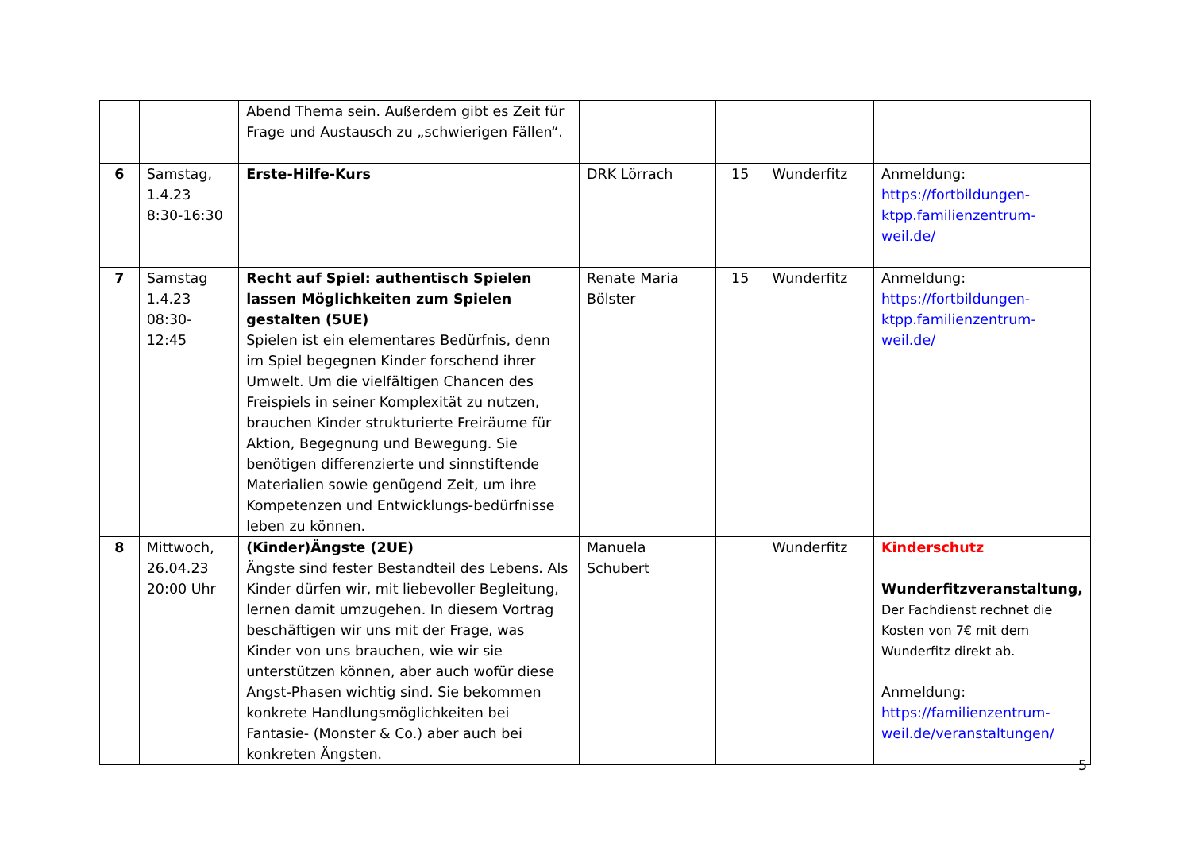| | | Abend Thema sein. Außerdem gibt es Zeit für Frage und Austausch zu „schwierigen Fällen“. | | | | |
| 6 | Samstag, 1.4.23 8:30-16:30 | Erste-Hilfe-Kurs | DRK Lörrach | 15 | Wunderfitz | Anmeldung: https://fortbildungen-ktpp.familienzentrum-weil.de/ |
| 7 | Samstag 1.4.23 08:30-12:45 | Recht auf Spiel: authentisch Spielen lassen Möglichkeiten zum Spielen gestalten (5UE) Spielen ist ein elementares Bedürfnis, denn im Spiel begegnen Kinder forschend ihrer Umwelt. Um die vielfältigen Chancen des Freispiels in seiner Komplexität zu nutzen, brauchen Kinder strukturierte Freiräume für Aktion, Begegnung und Bewegung. Sie benötigen differenzierte und sinnstiftende Materialien sowie genügend Zeit, um ihre Kompetenzen und Entwicklungs-bedürfnisse leben zu können. | Renate Maria Bölster | 15 | Wunderfitz | Anmeldung: https://fortbildungen-ktpp.familienzentrum-weil.de/ |
| 8 | Mittwoch, 26.04.23 20:00 Uhr | (Kinder)Ängste (2UE) Ängste sind fester Bestandteil des Lebens. Als Kinder dürfen wir, mit liebevoller Begleitung, lernen damit umzugehen. In diesem Vortrag beschäftigen wir uns mit der Frage, was Kinder von uns brauchen, wie wir sie unterstützen können, aber auch wofür diese Angst-Phasen wichtig sind. Sie bekommen konkrete Handlungsmöglichkeiten bei Fantasie- (Monster & Co.) aber auch bei konkreten Ängsten. | Manuela Schubert | | Wunderfitz | Kinderschutz Wunderfitzveranstaltung, Der Fachdienst rechnet die Kosten von 7€ mit dem Wunderfitz direkt ab. Anmeldung: https://familienzentrum-weil.de/veranstaltungen/ |
5